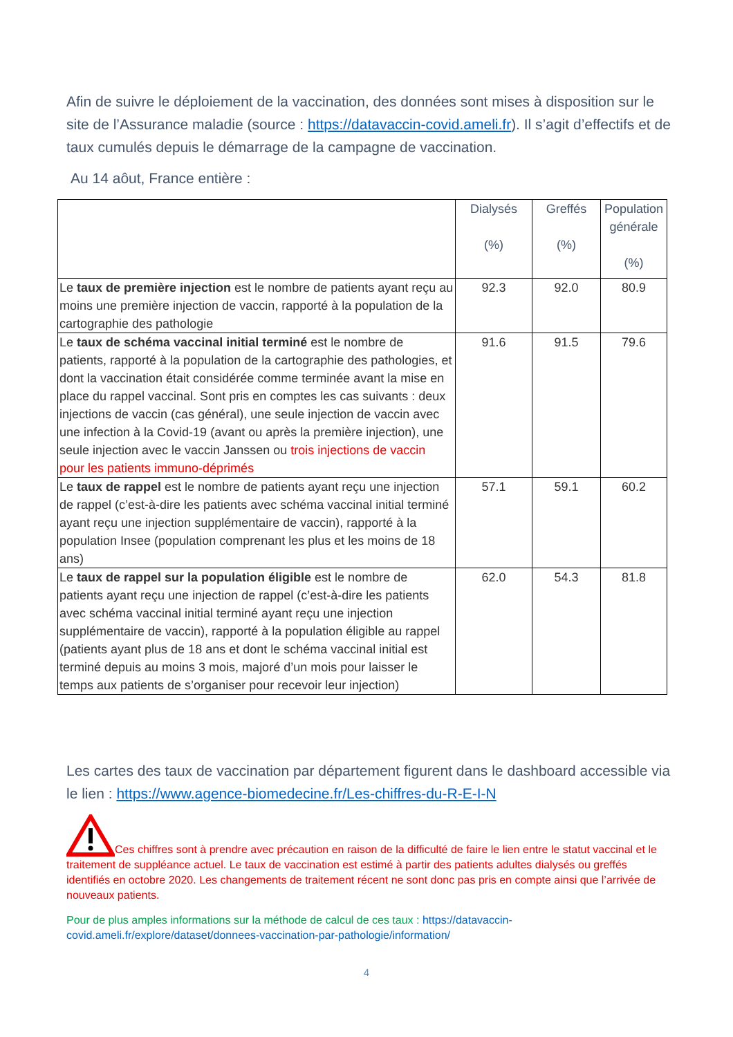Afin de suivre le déploiement de la vaccination, des données sont mises à disposition sur le site de l’Assurance maladie (source : https://datavaccin-covid.ameli.fr). Il s’agit d’effectifs et de taux cumulés depuis le démarrage de la campagne de vaccination.
Au 14 aôut, France entière :
| | Dialysés (%) | Greffés (%) | Population générale (%) |
| --- | --- | --- | --- |
| Le taux de première injection est le nombre de patients ayant reçu au moins une première injection de vaccin, rapporté à la population de la cartographie des pathologie | 92.3 | 92.0 | 80.9 |
| Le taux de schéma vaccinal initial terminé est le nombre de patients, rapporté à la population de la cartographie des pathologies, et dont la vaccination était considérée comme terminée avant la mise en place du rappel vaccinal. Sont pris en comptes les cas suivants : deux injections de vaccin (cas général), une seule injection de vaccin avec une infection à la Covid-19 (avant ou après la première injection), une seule injection avec le vaccin Janssen ou trois injections de vaccin pour les patients immuno-déprimés | 91.6 | 91.5 | 79.6 |
| Le taux de rappel est le nombre de patients ayant reçu une injection de rappel (c’est-à-dire les patients avec schéma vaccinal initial terminé ayant reçu une injection supplémentaire de vaccin), rapporté à la population Insee (population comprenant les plus et les moins de 18 ans) | 57.1 | 59.1 | 60.2 |
| Le taux de rappel sur la population éligible est le nombre de patients ayant reçu une injection de rappel (c’est-à-dire les patients avec schéma vaccinal initial terminé ayant reçu une injection supplémentaire de vaccin), rapporté à la population éligible au rappel (patients ayant plus de 18 ans et dont le schéma vaccinal initial est terminé depuis au moins 3 mois, majoré d’un mois pour laisser le temps aux patients de s’organiser pour recevoir leur injection) | 62.0 | 54.3 | 81.8 |
Les cartes des taux de vaccination par département figurent dans le dashboard accessible via le lien : https://www.agence-biomedecine.fr/Les-chiffres-du-R-E-I-N
Ces chiffres sont à prendre avec précaution en raison de la difficulté de faire le lien entre le statut vaccinal et le traitement de suppléance actuel. Le taux de vaccination est estimé à partir des patients adultes dialysés ou greffés identifiés en octobre 2020. Les changements de traitement récent ne sont donc pas pris en compte ainsi que l’arrivée de nouveaux patients.
Pour de plus amples informations sur la méthode de calcul de ces taux : https://datavaccin-covid.ameli.fr/explore/dataset/donnees-vaccination-par-pathologie/information/
4